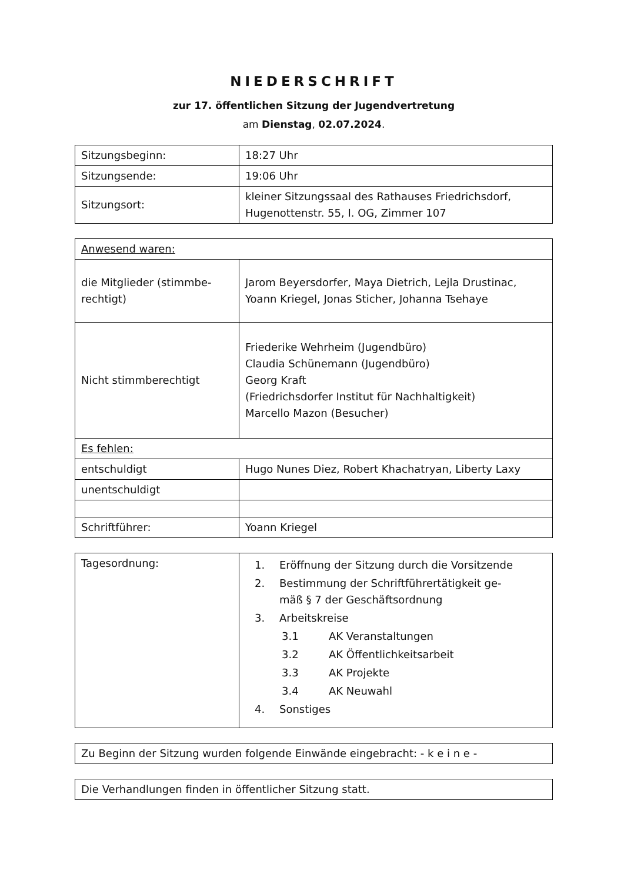NIEDERSCHRIFT
zur 17. öffentlichen Sitzung der Jugendvertretung
am Dienstag, 02.07.2024.
| Sitzungsbeginn: | 18:27 Uhr |
| Sitzungsende: | 19:06 Uhr |
| Sitzungsort: | kleiner Sitzungssaal des Rathauses Friedrichsdorf, Hugenottenstr. 55, I. OG, Zimmer 107 |
| Anwesend waren: | |
| die Mitglieder (stimmbe- rechtigt) | Jarom Beyersdorfer, Maya Dietrich, Lejla Drustinac, Yoann Kriegel, Jonas Sticher, Johanna Tsehaye |
| Nicht stimmberechtigt | Friederike Wehrheim (Jugendbüro) Claudia Schünemann (Jugendbüro) Georg Kraft (Friedrichsdorfer Institut für Nachhaltigkeit) Marcello Mazon (Besucher) |
| Es fehlen: | |
| entschuldigt | Hugo Nunes Diez, Robert Khachatryan, Liberty Laxy |
| unentschuldigt | |
| Schriftführer: | Yoann Kriegel |
| Tagesordnung: | 1. Eröffnung der Sitzung durch die Vorsitzende 2. Bestimmung der Schriftführertätigkeit ge- mäß § 7 der Geschäftsordnung 3. Arbeitskreise 3.1 AK Veranstaltungen 3.2 AK Öffentlichkeitsarbeit 3.3 AK Projekte 3.4 AK Neuwahl 4. Sonstiges |
| Zu Beginn der Sitzung wurden folgende Einwände eingebracht: - k e i n e - |
| Die Verhandlungen finden in öffentlicher Sitzung statt. |